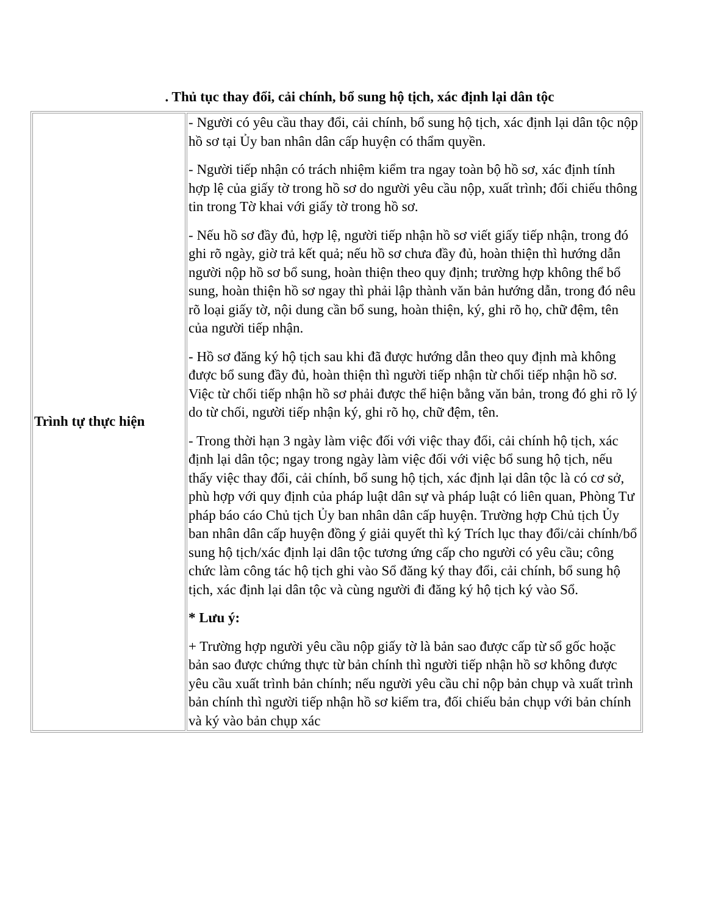. Thủ tục thay đổi, cải chính, bổ sung hộ tịch, xác định lại dân tộc
| Trình tự thực hiện | - Người có yêu cầu thay đổi, cải chính, bổ sung hộ tịch, xác định lại dân tộc nộp hồ sơ tại Ủy ban nhân dân cấp huyện có thẩm quyền. - Người tiếp nhận có trách nhiệm kiểm tra ngay toàn bộ hồ sơ, xác định tính hợp lệ của giấy tờ trong hồ sơ do người yêu cầu nộp, xuất trình; đối chiếu thông tin trong Tờ khai với giấy tờ trong hồ sơ. - Nếu hồ sơ đầy đủ, hợp lệ, người tiếp nhận hồ sơ viết giấy tiếp nhận, trong đó ghi rõ ngày, giờ trả kết quả; nếu hồ sơ chưa đầy đủ, hoàn thiện thì hướng dẫn người nộp hồ sơ bổ sung, hoàn thiện theo quy định; trường hợp không thể bổ sung, hoàn thiện hồ sơ ngay thì phải lập thành văn bản hướng dẫn, trong đó nêu rõ loại giấy tờ, nội dung cần bổ sung, hoàn thiện, ký, ghi rõ họ, chữ đệm, tên của người tiếp nhận. - Hồ sơ đăng ký hộ tịch sau khi đã được hướng dẫn theo quy định mà không được bổ sung đầy đủ, hoàn thiện thì người tiếp nhận từ chối tiếp nhận hồ sơ. Việc từ chối tiếp nhận hồ sơ phải được thể hiện bằng văn bản, trong đó ghi rõ lý do từ chối, người tiếp nhận ký, ghi rõ họ, chữ đệm, tên. - Trong thời hạn 3 ngày làm việc đối với việc thay đổi, cải chính hộ tịch, xác định lại dân tộc; ngay trong ngày làm việc đối với việc bổ sung hộ tịch, nếu thấy việc thay đổi, cải chính, bổ sung hộ tịch, xác định lại dân tộc là có cơ sở, phù hợp với quy định của pháp luật dân sự và pháp luật có liên quan, Phòng Tư pháp báo cáo Chủ tịch Ủy ban nhân dân cấp huyện. Trường hợp Chủ tịch Ủy ban nhân dân cấp huyện đồng ý giải quyết thì ký Trích lục thay đổi/cải chính/bổ sung hộ tịch/xác định lại dân tộc tương ứng cấp cho người có yêu cầu; công chức làm công tác hộ tịch ghi vào Sổ đăng ký thay đổi, cải chính, bổ sung hộ tịch, xác định lại dân tộc và cùng người đi đăng ký hộ tịch ký vào Sổ. * Lưu ý: + Trường hợp người yêu cầu nộp giấy tờ là bản sao được cấp từ sổ gốc hoặc bản sao được chứng thực từ bản chính thì người tiếp nhận hồ sơ không được yêu cầu xuất trình bản chính; nếu người yêu cầu chỉ nộp bản chụp và xuất trình bản chính thì người tiếp nhận hồ sơ kiểm tra, đối chiếu bản chụp với bản chính và ký vào bản chụp xác |